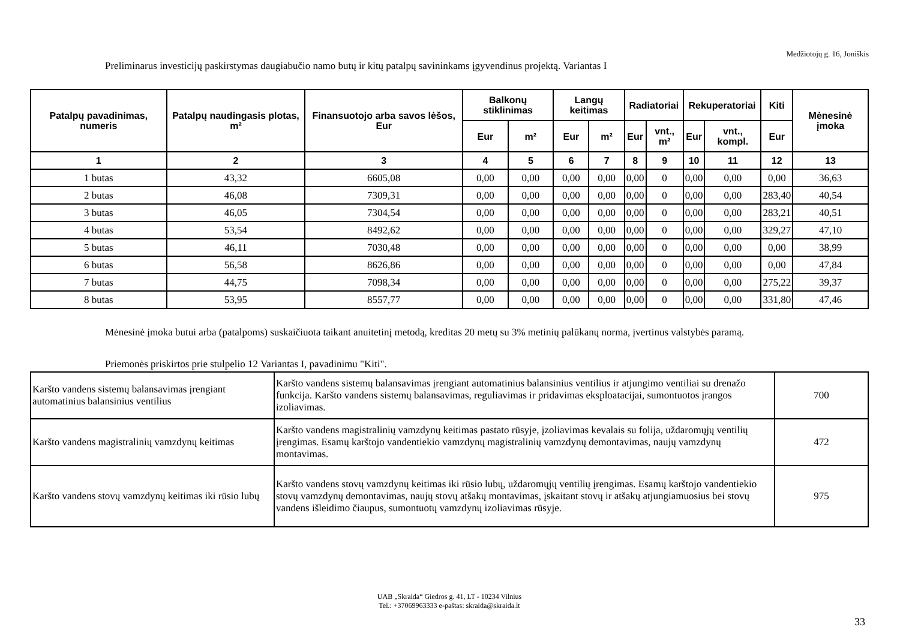Medžiotojų g. 16, Joniškis
Preliminarus investicijų paskirstymas daugiabučio namo butų ir kitų patalpų savininkams įgyvendinus projektą. Variantas I
| Patalpų pavadinimas, numeris | Patalpų naudingasis plotas, m² | Finansuotojo arba savos lėšos, Eur | Balkonų stiklinimas | | Langų keitimas | | Radiatoriai | | Rekuperatoriai | | Kiti | Mėnesinė įmoka |
| --- | --- | --- | --- | --- | --- | --- | --- | --- | --- | --- | --- | --- |
| | | | Eur | m² | Eur | m² | Eur | vnt., m² | Eur | vnt., kompl. | Eur | |
| 1 | 2 | 3 | 4 | 5 | 6 | 7 | 8 | 9 | 10 | 11 | 12 | 13 |
| 1 butas | 43,32 | 6605,08 | 0,00 | 0,00 | 0,00 | 0,00 | 0,00 | 0 | 0,00 | 0,00 | 0,00 | 36,63 |
| 2 butas | 46,08 | 7309,31 | 0,00 | 0,00 | 0,00 | 0,00 | 0,00 | 0 | 0,00 | 0,00 | 283,40 | 40,54 |
| 3 butas | 46,05 | 7304,54 | 0,00 | 0,00 | 0,00 | 0,00 | 0,00 | 0 | 0,00 | 0,00 | 283,21 | 40,51 |
| 4 butas | 53,54 | 8492,62 | 0,00 | 0,00 | 0,00 | 0,00 | 0,00 | 0 | 0,00 | 0,00 | 329,27 | 47,10 |
| 5 butas | 46,11 | 7030,48 | 0,00 | 0,00 | 0,00 | 0,00 | 0,00 | 0 | 0,00 | 0,00 | 0,00 | 38,99 |
| 6 butas | 56,58 | 8626,86 | 0,00 | 0,00 | 0,00 | 0,00 | 0,00 | 0 | 0,00 | 0,00 | 0,00 | 47,84 |
| 7 butas | 44,75 | 7098,34 | 0,00 | 0,00 | 0,00 | 0,00 | 0,00 | 0 | 0,00 | 0,00 | 275,22 | 39,37 |
| 8 butas | 53,95 | 8557,77 | 0,00 | 0,00 | 0,00 | 0,00 | 0,00 | 0 | 0,00 | 0,00 | 331,80 | 47,46 |
Mėnesinė įmoka butui arba (patalpoms) suskaičiuota taikant anuitetinį metodą, kreditas 20 metų su 3% metinių palūkanų norma, įvertinus valstybės paramą.
Priemonės priskirtos prie stulpelio 12 Variantas I, pavadinimu "Kiti".
| Karšto vandens sistemų balansavimas įrengiant automatinius balansinius ventilius | Karšto vandens sistemų balansavimas įrengiant automatinius balansinius ventilius ir atjungimo ventiliai su drenažo funkcija. Karšto vandens sistemų balansavimas, reguliavimas ir pridavimas eksploatacijai, sumontuotos įrangos izoliavimas. | 700 |
| Karšto vandens magistralinių vamzdynų keitimas | Karšto vandens magistralinių vamzdynų keitimas pastato rūsyje, įzoliavimas kevalais su folija, uždaromųjų ventilių įrengimas. Esamų karštojo vandentiekio vamzdynų magistralinių vamzdynų demontavimas, naujų vamzdynų montavimas. | 472 |
| Karšto vandens stovų vamzdynų keitimas iki rūsio lubų | Karšto vandens stovų vamzdynų keitimas iki rūsio lubų, uždaromųjų ventilių įrengimas. Esamų karštojo vandentiekio stovų vamzdynų demontavimas, naujų stovų atšakų montavimas, įskaitant stovų ir atšakų atjungiamuosius bei stovų vandens išleidimo čiaupus, sumontuotų vamzdynų izoliavimas rūsyje. | 975 |
UAB „Skraida“ Giedros g. 41, LT - 10234 Vilnius
Tel.: +37069963333 e-paštas: skraida@skraida.lt
33